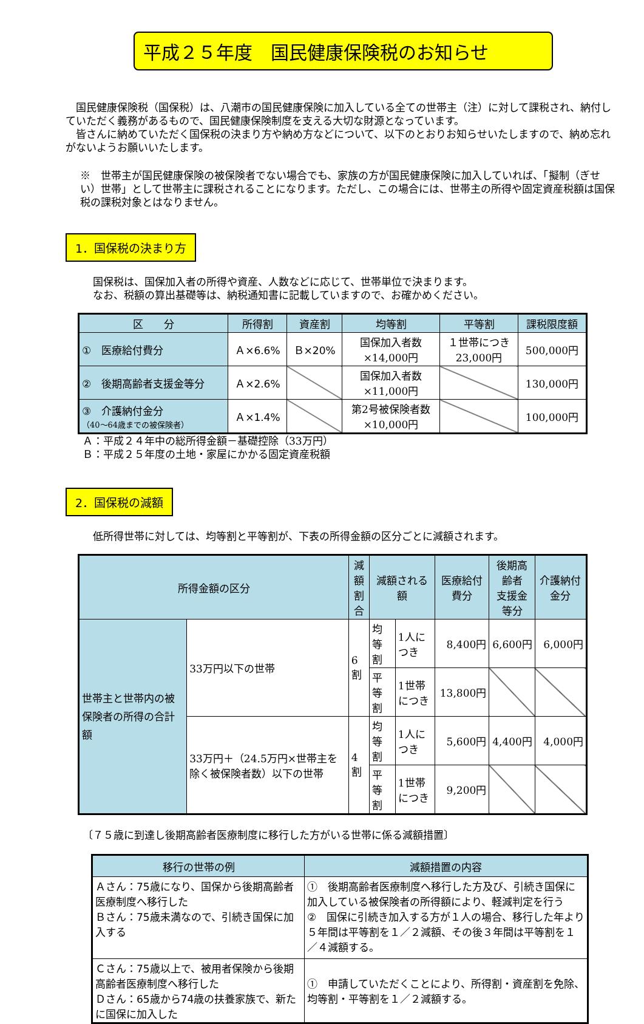平成２５年度　国民健康保険税のお知らせ
　国民健康保険税（国保税）は、八潮市の国民健康保険に加入している全ての世帯主（注）に対して課税され、納付していただく義務があるもので、国民健康保険制度を支える大切な財源となっています。
　皆さんに納めていただく国保税の決まり方や納め方などについて、以下のとおりお知らせいたしますので、納め忘れがないようお願いいたします。
※　世帯主が国民健康保険の被保険者でない場合でも、家族の方が国民健康保険に加入していれば、「擬制（ぎせい）世帯」として世帯主に課税されることになります。ただし、この場合には、世帯主の所得や固定資産税額は国保税の課税対象とはなりません。
1．国保税の決まり方
国保税は、国保加入者の所得や資産、人数などに応じて、世帯単位で決まります。
なお、税額の算出基礎等は、納税通知書に記載していますので、お確かめください。
| 区 分 | 所得割 | 資産割 | 均等割 | 平等割 | 課税限度額 |
| --- | --- | --- | --- | --- | --- |
| ① 医療給付費分 | Ａ×6.6% | Ｂ×20% | 国保加入者数 ×14,000円 | １世帯につき 23,000円 | 500,000円 |
| ② 後期高齢者支援金等分 | Ａ×2.6% | | 国保加入者数 ×11,000円 | | 130,000円 |
| ③ 介護納付金分 （40～64歳までの被保険者） | Ａ×1.4% | | 第2号被保険者数 ×10,000円 | | 100,000円 |
Ａ：平成２４年中の総所得金額－基礎控除（33万円）
Ｂ：平成２５年度の土地・家屋にかかる固定資産税額
2．国保税の減額
低所得世帯に対しては、均等割と平等割が、下表の所得金額の区分ごとに減額されます。
| 所得金額の区分 | | 減額 割合 | 減額される額 | | 医療給付費分 | 後期高齢者 支援金等分 | 介護納付金分 |
| --- | --- | --- | --- | --- | --- | --- | --- |
| 世帯主と世帯内の被保険者の所得の合計額 | 33万円以下の世帯 | 6割 | 均等割 | 1人につき | 8,400円 | 6,600円 | 6,000円 |
| | | | 平等割 | 1世帯につき | 13,800円 | | |
| | 33万円＋（24.5万円×世帯主を除く被保険者数）以下の世帯 | 4割 | 均等割 | 1人につき | 5,600円 | 4,400円 | 4,000円 |
| | | | 平等割 | 1世帯につき | 9,200円 | | |
〔７５歳に到達し後期高齢者医療制度に移行した方がいる世帯に係る減額措置〕
| 移行の世帯の例 | 減額措置の内容 |
| --- | --- |
| Ａさん：75歳になり、国保から後期高齢者医療制度へ移行した Ｂさん：75歳未満なので、引続き国保に加入する | ① 後期高齢者医療制度へ移行した方及び、引続き国保に加入している被保険者の所得額により、軽減判定を行う ② 国保に引続き加入する方が１人の場合、移行した年より５年間は平等割を１／２減額、その後３年間は平等割を１／４減額する。 |
| Ｃさん：75歳以上で、被用者保険から後期高齢者医療制度へ移行した Ｄさん：65歳から74歳の扶養家族で、新たに国保に加入した | ① 申請していただくことにより、所得割・資産割を免除、均等割・平等割を１／２減額する。 |